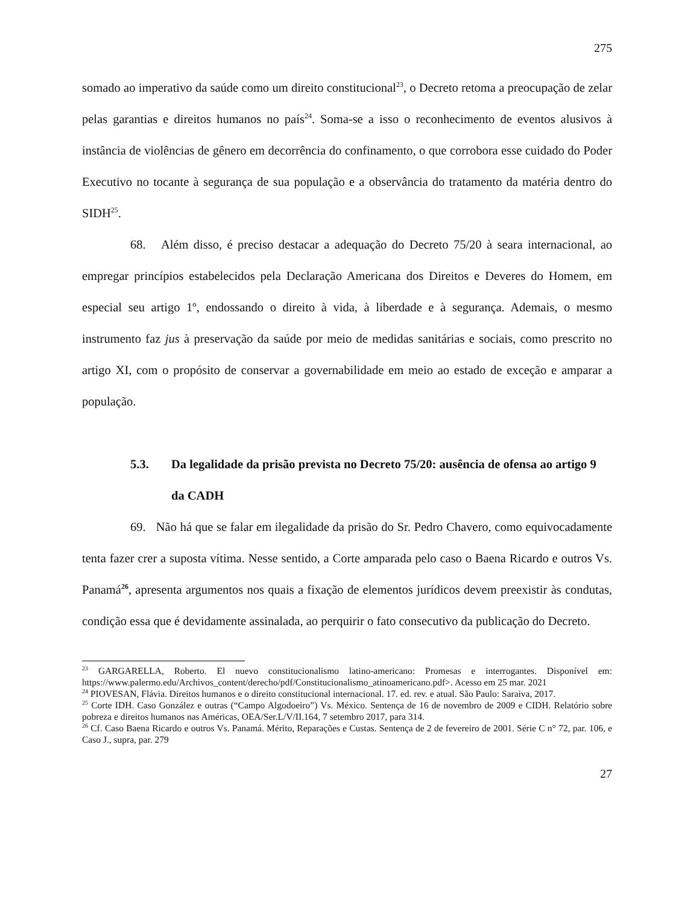275
somado ao imperativo da saúde como um direito constitucional<sup>23</sup>, o Decreto retoma a preocupação de zelar pelas garantias e direitos humanos no país<sup>24</sup>. Soma-se a isso o reconhecimento de eventos alusivos à instância de violências de gênero em decorrência do confinamento, o que corrobora esse cuidado do Poder Executivo no tocante à segurança de sua população e a observância do tratamento da matéria dentro do SIDH<sup>25</sup>.
68. Além disso, é preciso destacar a adequação do Decreto 75/20 à seara internacional, ao empregar princípios estabelecidos pela Declaração Americana dos Direitos e Deveres do Homem, em especial seu artigo 1º, endossando o direito à vida, à liberdade e à segurança. Ademais, o mesmo instrumento faz jus à preservação da saúde por meio de medidas sanitárias e sociais, como prescrito no artigo XI, com o propósito de conservar a governabilidade em meio ao estado de exceção e amparar a população.
5.3. Da legalidade da prisão prevista no Decreto 75/20: ausência de ofensa ao artigo 9 da CADH
69. Não há que se falar em ilegalidade da prisão do Sr. Pedro Chavero, como equivocadamente tenta fazer crer a suposta vítima. Nesse sentido, a Corte amparada pelo caso o Baena Ricardo e outros Vs. Panamá<sup>26</sup>, apresenta argumentos nos quais a fixação de elementos jurídicos devem preexistir às condutas, condição essa que é devidamente assinalada, ao perquirir o fato consecutivo da publicação do Decreto.
<sup>23</sup> GARGARELLA, Roberto. El nuevo constitucionalismo latino-americano: Promesas e interrogantes. Disponível em: https://www.palermo.edu/Archivos_content/derecho/pdf/Constitucionalismo_atinoamericano.pdf>. Acesso em 25 mar. 2021
<sup>24</sup> PIOVESAN, Flávia. Direitos humanos e o direito constitucional internacional. 17. ed. rev. e atual. São Paulo: Saraiva, 2017.
<sup>25</sup> Corte IDH. Caso González e outras (“Campo Algodoeiro”) Vs. México. Sentença de 16 de novembro de 2009 e CIDH. Relatório sobre pobreza e direitos humanos nas Américas, OEA/Ser.L/V/II.164, 7 setembro 2017, para 314.
<sup>26</sup> Cf. Caso Baena Ricardo e outros Vs. Panamá. Mérito, Reparações e Custas. Sentença de 2 de fevereiro de 2001. Série C n° 72, par. 106, e Caso J., supra, par. 279
27